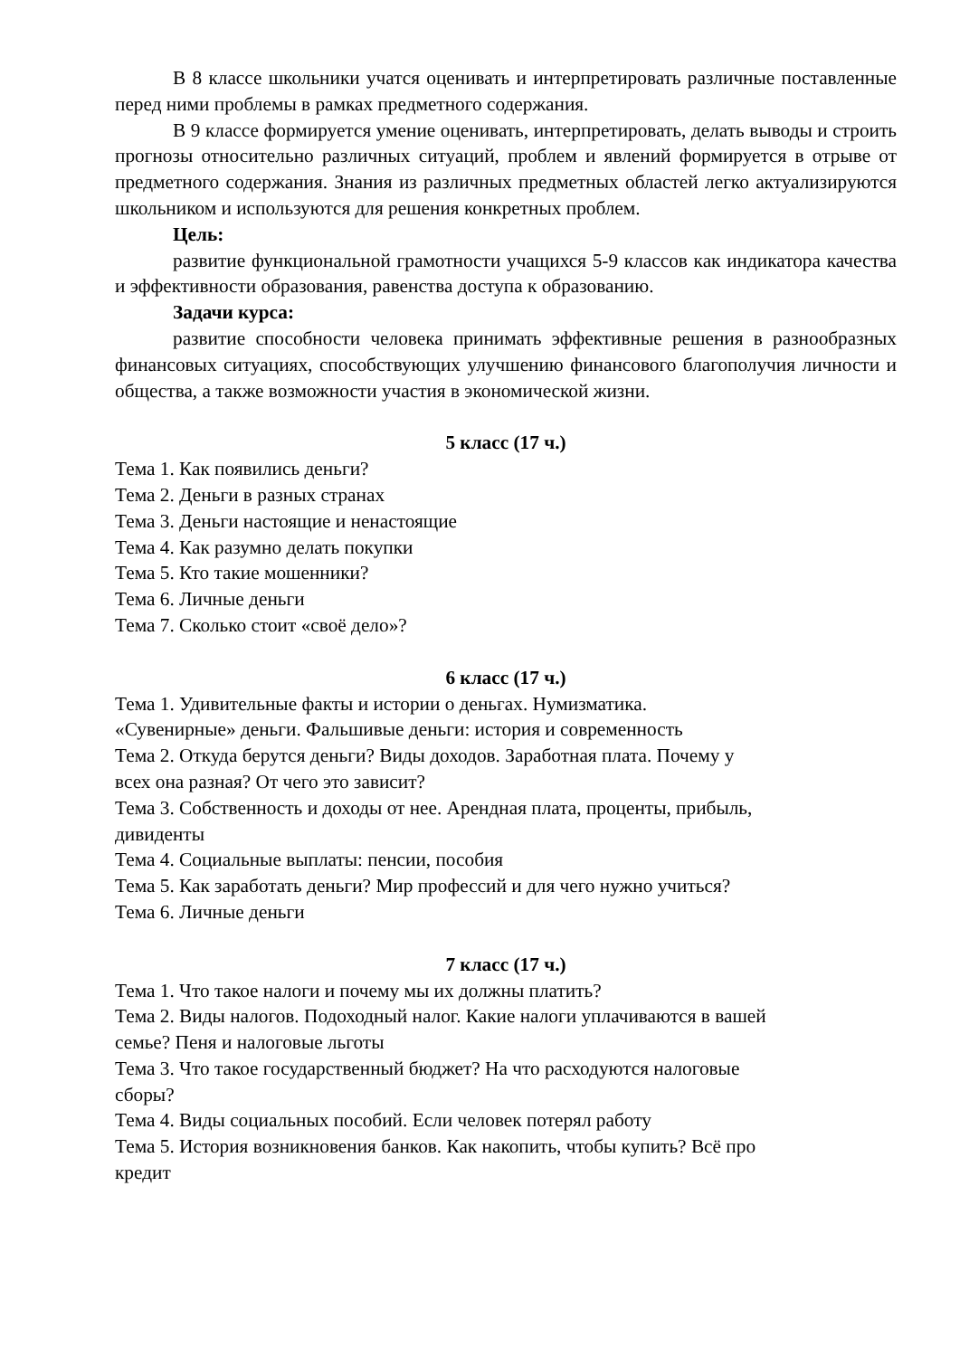В 8 классе школьники учатся оценивать и интерпретировать различные поставленные перед ними проблемы в рамках предметного содержания.
В 9 классе формируется умение оценивать, интерпретировать, делать выводы и строить прогнозы относительно различных ситуаций, проблем и явлений формируется в отрыве от предметного содержания. Знания из различных предметных областей легко актуализируются школьником и используются для решения конкретных проблем.
Цель:
развитие функциональной грамотности учащихся 5-9 классов как индикатора качества и эффективности образования, равенства доступа к образованию.
Задачи курса:
развитие способности человека принимать эффективные решения в разнообразных финансовых ситуациях, способствующих улучшению финансового благополучия личности и общества, а также возможности участия в экономической жизни.
5 класс (17 ч.)
Тема 1. Как появились деньги?
Тема 2. Деньги в разных странах
Тема 3. Деньги настоящие и ненастоящие
Тема 4. Как разумно делать покупки
Тема 5. Кто такие мошенники?
Тема 6. Личные деньги
Тема 7. Сколько стоит «своё дело»?
6 класс (17 ч.)
Тема 1. Удивительные факты и истории о деньгах. Нумизматика.
«Сувенирные» деньги. Фальшивые деньги: история и современность
Тема 2. Откуда берутся деньги? Виды доходов. Заработная плата. Почему у
всех она разная? От чего это зависит?
Тема 3. Собственность и доходы от нее. Арендная плата, проценты, прибыль,
дивиденты
Тема 4. Социальные выплаты: пенсии, пособия
Тема 5. Как заработать деньги? Мир профессий и для чего нужно учиться?
Тема 6. Личные деньги
7 класс (17 ч.)
Тема 1. Что такое налоги и почему мы их должны платить?
Тема 2. Виды налогов. Подоходный налог. Какие налоги уплачиваются в вашей
семье? Пеня и налоговые льготы
Тема 3. Что такое государственный бюджет? На что расходуются налоговые
сборы?
Тема 4. Виды социальных пособий. Если человек потерял работу
Тема 5. История возникновения банков. Как накопить, чтобы купить? Всё про
кредит